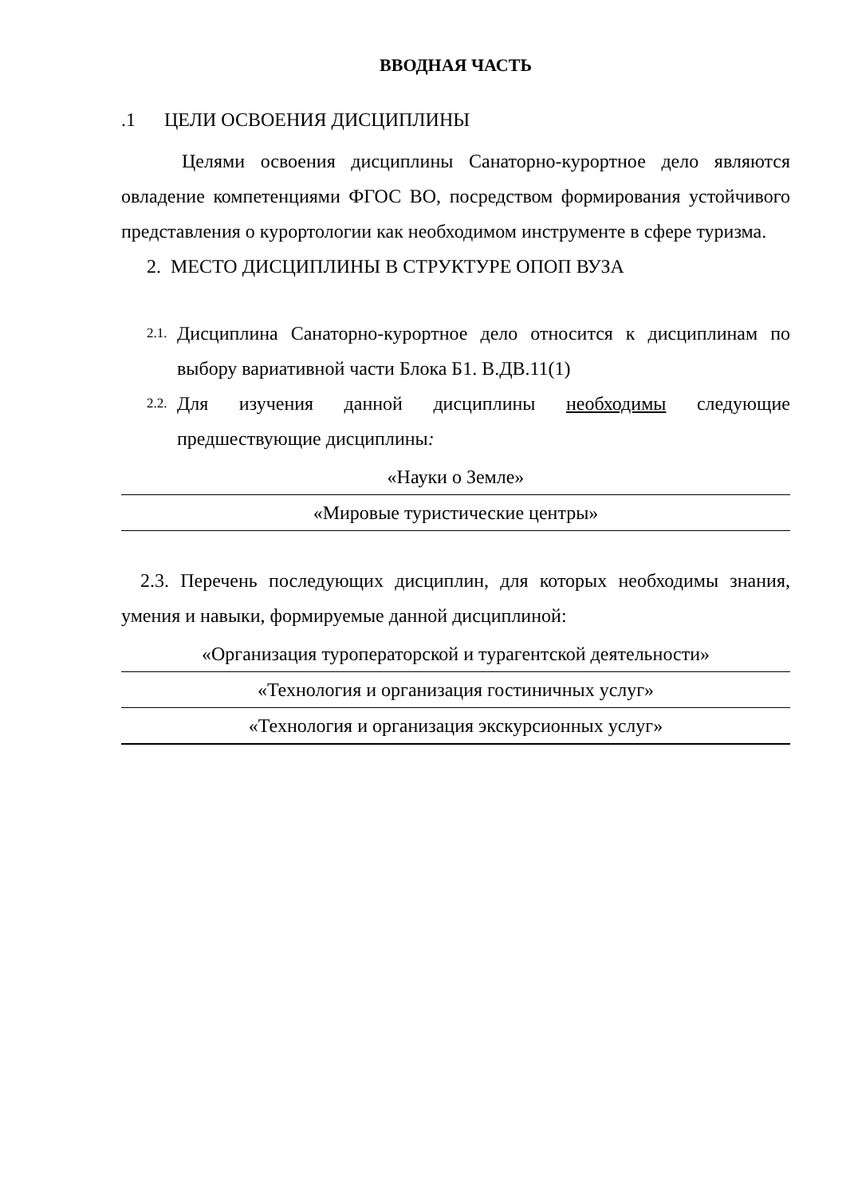ВВОДНАЯ ЧАСТЬ
.1 ЦЕЛИ ОСВОЕНИЯ ДИСЦИПЛИНЫ
Целями освоения дисциплины Санаторно-курортное дело являются овладение компетенциями ФГОС ВО, посредством формирования устойчивого представления о курортологии как необходимом инструменте в сфере туризма.
2. МЕСТО ДИСЦИПЛИНЫ В СТРУКТУРЕ ОПОП ВУЗА
2.1. Дисциплина Санаторно-курортное дело относится к дисциплинам по выбору вариативной части Блока Б1. В.ДВ.11(1)
2.2. Для изучения данной дисциплины необходимы следующие предшествующие дисциплины:
| «Науки о Земле» |
| «Мировые туристические центры» |
2.3. Перечень последующих дисциплин, для которых необходимы знания, умения и навыки, формируемые данной дисциплиной:
| «Организация туроператорской и турагентской деятельности» |
| «Технология и организация гостиничных услуг» |
| «Технология и организация экскурсионных услуг» |